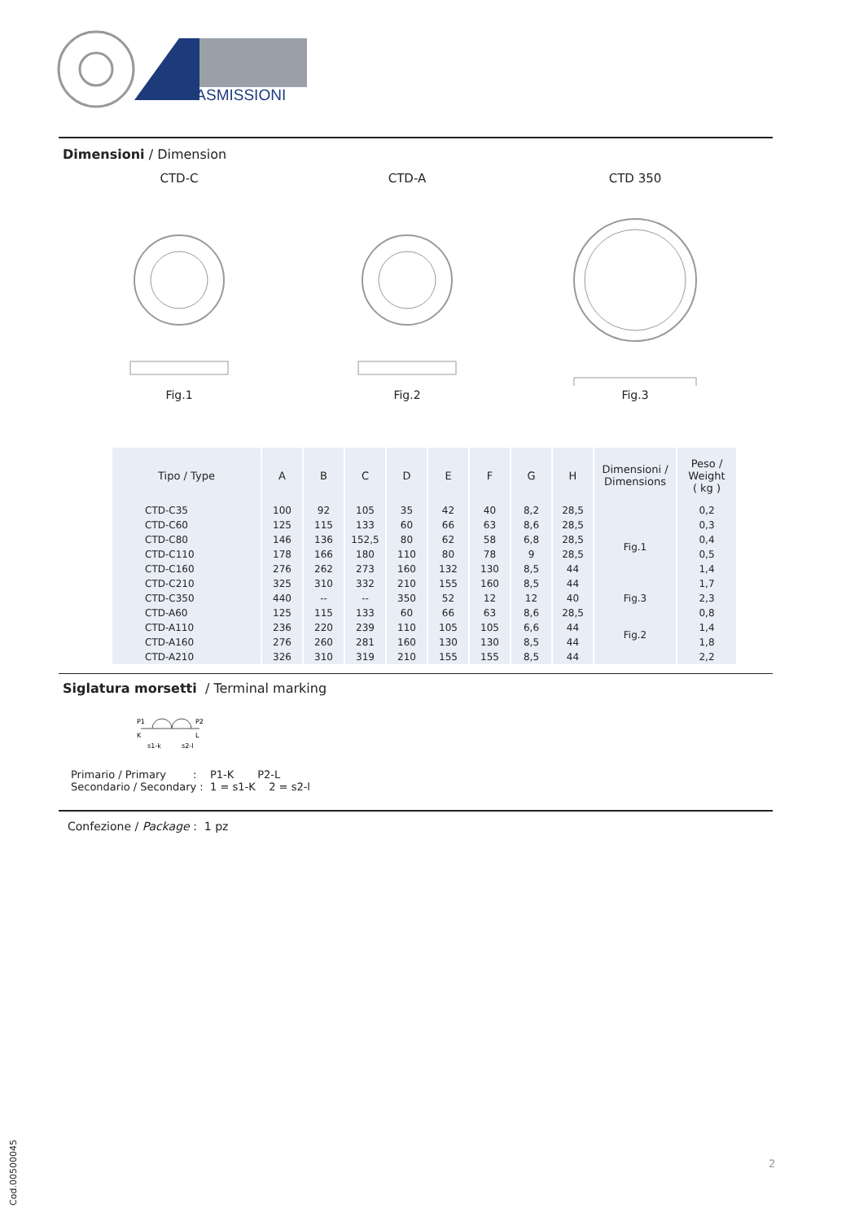TRASMISSIONI
Dimensioni / Dimension
CTD-C
Fig.1
CTD-A
Fig.2
CTD 350
Fig.3
| Tipo / Type | A | B | C | D | E | F | G | H | Dimensioni / Dimensions | Peso / Weight ( kg ) |
| --- | --- | --- | --- | --- | --- | --- | --- | --- | --- | --- |
| CTD-C35 | 100 | 92 | 105 | 35 | 42 | 40 | 8,2 | 28,5 | Fig.1 | 0,2 |
| CTD-C60 | 125 | 115 | 133 | 60 | 66 | 63 | 8,6 | 28,5 | | 0,3 |
| CTD-C80 | 146 | 136 | 152,5 | 80 | 62 | 58 | 6,8 | 28,5 | | 0,4 |
| CTD-C110 | 178 | 166 | 180 | 110 | 80 | 78 | 9 | 28,5 | | 0,5 |
| CTD-C160 | 276 | 262 | 273 | 160 | 132 | 130 | 8,5 | 44 | | 1,4 |
| CTD-C210 | 325 | 310 | 332 | 210 | 155 | 160 | 8,5 | 44 | | 1,7 |
| CTD-C350 | 440 | -- | -- | 350 | 52 | 12 | 12 | 40 | Fig.3 | 2,3 |
| CTD-A60 | 125 | 115 | 133 | 60 | 66 | 63 | 8,6 | 28,5 | Fig.2 | 0,8 |
| CTD-A110 | 236 | 220 | 239 | 110 | 105 | 105 | 6,6 | 44 | | 1,4 |
| CTD-A160 | 276 | 260 | 281 | 160 | 130 | 130 | 8,5 | 44 | | 1,8 |
| CTD-A210 | 326 | 310 | 319 | 210 | 155 | 155 | 8,5 | 44 | | 2,2 |
Siglatura morsetti / Terminal marking
P1
P2
K
L
s1-k
s2-l
Primario / Primary : P1-K P2-L Secondario / Secondary : 1 = s1-K 2 = s2-l
Confezione / Package : 1 pz
2
Cod.00500045